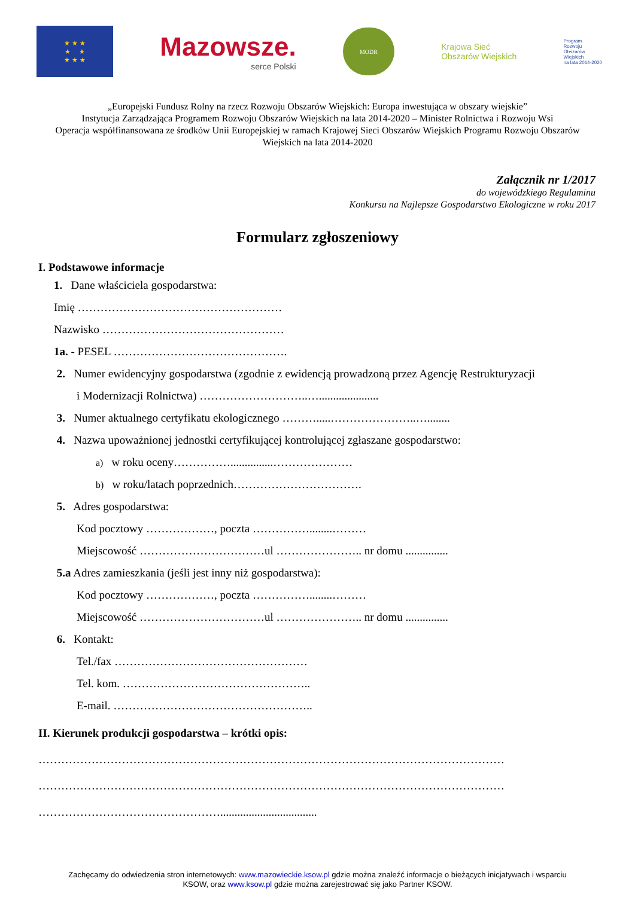★ ★ ★
★ ★
★ ★ ★
Mazowsze.
serce Polski
MODR
Krajowa Sieć
Obszarów Wiejskich
Program
Rozwoju
Obszarów
Wiejskich
na lata 2014-2020
„Europejski Fundusz Rolny na rzecz Rozwoju Obszarów Wiejskich: Europa inwestująca w obszary wiejskie”
Instytucja Zarządzająca Programem Rozwoju Obszarów Wiejskich na lata 2014-2020 – Minister Rolnictwa i Rozwoju Wsi
Operacja współfinansowana ze środków Unii Europejskiej w ramach Krajowej Sieci Obszarów Wiejskich Programu Rozwoju Obszarów Wiejskich na lata 2014-2020
Załącznik nr 1/2017
do wojewódzkiego Regulaminu
Konkursu na Najlepsze Gospodarstwo Ekologiczne w roku 2017
Formularz zgłoszeniowy
I. Podstawowe informacje
1. Dane właściciela gospodarstwa:
Imię ………………………………………………
Nazwisko …………………………………………
1a. - PESEL ……………………………………….
2. Numer ewidencyjny gospodarstwa (zgodnie z ewidencją prowadzoną przez Agencję Restrukturyzacji
i Modernizacji Rolnictwa) ………………………..….....................
3. Numer aktualnego certyfikatu ekologicznego ……….....…………………..…........
4. Nazwa upoważnionej jednostki certyfikującej kontrolującej zgłaszane gospodarstwo:
a) w roku oceny……………...............…………………
b) w roku/latach poprzednich…………………………….
5. Adres gospodarstwa:
Kod pocztowy ………………, poczta ……………........………
Miejscowość ……………………………ul ………………….. nr domu ...............
5.a Adres zamieszkania (jeśli jest inny niż gospodarstwa):
Kod pocztowy ………………, poczta ……………........………
Miejscowość ……………………………ul ………………….. nr domu ...............
6. Kontakt:
Tel./fax ……………………………………………
Tel. kom. …………………………………………..
E-mail. ……………………………………………..
II. Kierunek produkcji gospodarstwa – krótki opis:
……………………………………………………………………………………………………………
……………………………………………………………………………………………………………
…………………………………………..................................
Zachęcamy do odwiedzenia stron internetowych: www.mazowieckie.ksow.pl gdzie można znaleźć informacje o bieżących inicjatywach i wsparciu
KSOW, oraz www.ksow.pl gdzie można zarejestrować się jako Partner KSOW.